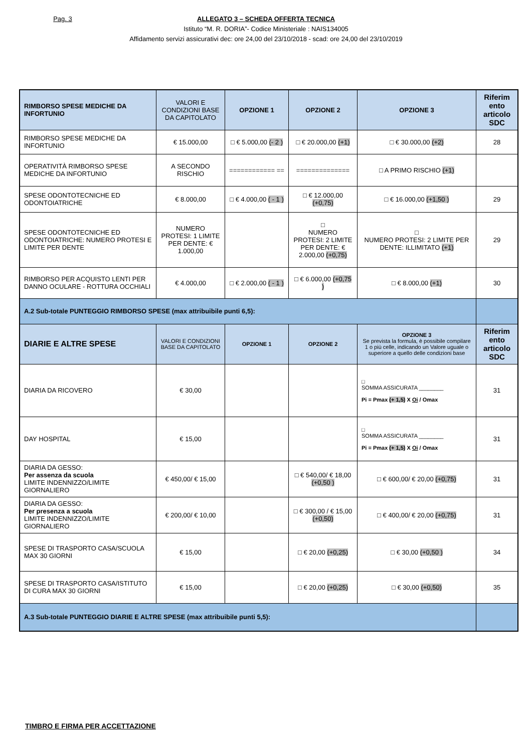Pag. 3 ALLEGATO 3 – SCHEDA OFFERTA TECNICA
Istituto “M. R. DORIA”- Codice Ministeriale : NAIS134005
Affidamento servizi assicurativi dec: ore 24,00 del 23/10/2018 - scad: ore 24,00 del 23/10/2019
| RIMBORSO SPESE MEDICHE DA INFORTUNIO | VALORI E CONDIZIONI BASE DA CAPITOLATO | OPZIONE 1 | OPZIONE 2 | OPZIONE 3 | Riferim ento articolo SDC |
| --- | --- | --- | --- | --- | --- |
| RIMBORSO SPESE MEDICHE DA INFORTUNIO | € 15.000,00 | □ € 5.000,00 (- 2 ) | □ € 20.000,00 (+1) | □ € 30.000,00 (+2) | 28 |
| OPERATIVITÀ RIMBORSO SPESE MEDICHE DA INFORTUNIO | A SECONDO RISCHIO | ============ == | ============== | □ A PRIMO RISCHIO (+1) | |
| SPESE ODONTOTECNICHE ED ODONTOIATRICHE | € 8.000,00 | □ € 4.000,00 ( - 1 ) | □ € 12.000,00 (+0,75) | □ € 16.000,00 (+1,50 ) | 29 |
| SPESE ODONTOTECNICHE ED ODONTOIATRICHE: NUMERO PROTESI E LIMITE PER DENTE | NUMERO PROTESI: 1 LIMITE PER DENTE: € 1.000,00 | | □ NUMERO PROTESI: 2 LIMITE PER DENTE: € 2.000,00 (+0,75) | □ NUMERO PROTESI: 2 LIMITE PER DENTE: ILLIMITATO (+1) | 29 |
| RIMBORSO PER ACQUISTO LENTI PER DANNO OCULARE - ROTTURA OCCHIALI | € 4.000,00 | □ € 2.000,00 ( - 1 ) | □ € 6.000,00 (+0,75 ) | □ € 8.000,00 (+1) | 30 |
| A.2 Sub-totale PUNTEGGIO RIMBORSO SPESE (max attribuibile punti 6,5): | | | | | |
| DIARIE E ALTRE SPESE | VALORI E CONDIZIONI BASE DA CAPITOLATO | OPZIONE 1 | OPZIONE 2 | OPZIONE 3 Se prevista la formula, è possibile compilare 1 o più celle, indicando un Valore uguale o superiore a quello delle condizioni base | Riferim ento articolo SDC |
| DIARIA DA RICOVERO | € 30,00 | | | □ SOMMA ASSICURATA ________ Pi = Pmax (+ 1,5) X Oi / Omax | 31 |
| DAY HOSPITAL | € 15,00 | | | □ SOMMA ASSICURATA ________ Pi = Pmax (+ 1,5) X Oi / Omax | 31 |
| DIARIA DA GESSO: Per assenza da scuola LIMITE INDENNIZZO/LIMITE GIORNALIERO | € 450,00/ € 15,00 | | □ € 540,00/ € 18,00 (+0,50 ) | □ € 600,00/ € 20,00 (+0,75) | 31 |
| DIARIA DA GESSO: Per presenza a scuola LIMITE INDENNIZZO/LIMITE GIORNALIERO | € 200,00/ € 10,00 | | □ € 300,00 / € 15,00 (+0,50) | □ € 400,00/ € 20,00 (+0,75) | 31 |
| SPESE DI TRASPORTO CASA/SCUOLA MAX 30 GIORNI | € 15,00 | | □ € 20,00 (+0,25) | □ € 30,00 (+0,50 ) | 34 |
| SPESE DI TRASPORTO CASA/ISTITUTO DI CURA MAX 30 GIORNI | € 15,00 | | □ € 20,00 (+0,25) | □ € 30,00 (+0,50) | 35 |
| A.3 Sub-totale PUNTEGGIO DIARIE E ALTRE SPESE (max attribuibile punti 5,5): | | | | | |
TIMBRO E FIRMA PER ACCETTAZIONE